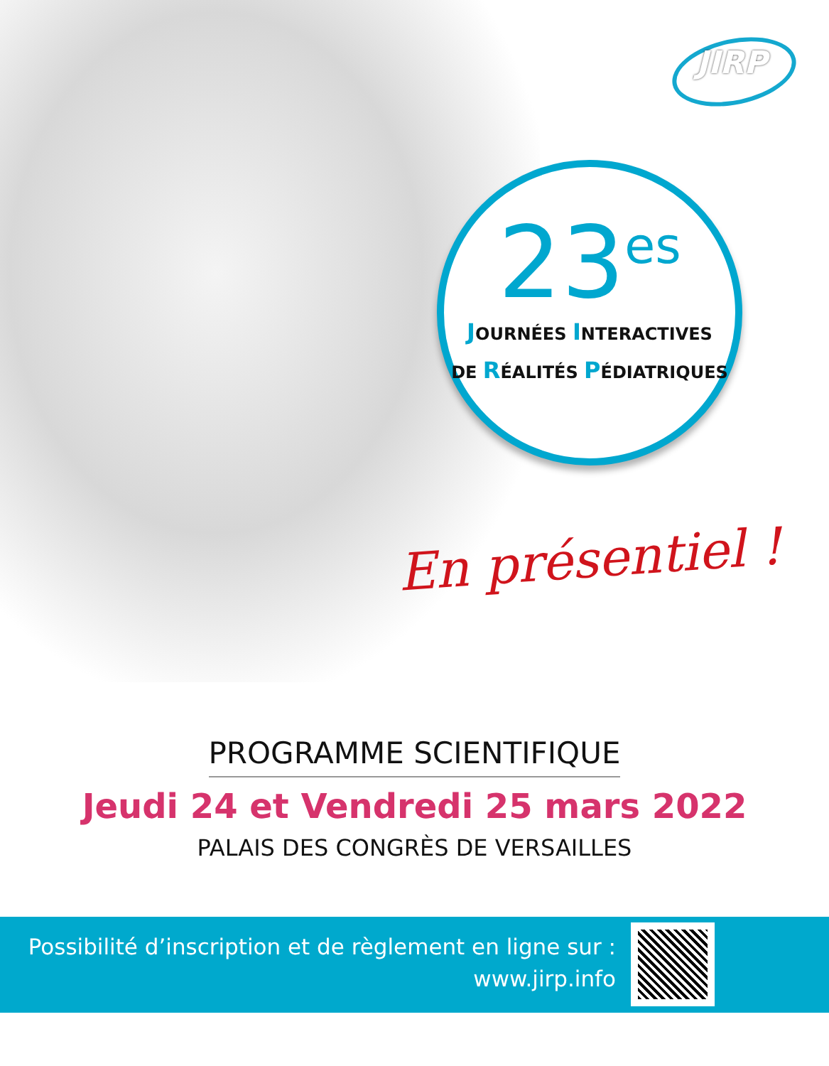JIRP
23<sup>es</sup>
JOURNÉES INTERACTIVES
DE RÉALITÉS PÉDIATRIQUES
En présentiel !
PROGRAMME SCIENTIFIQUE
Jeudi 24 et Vendredi 25 mars 2022
PALAIS DES CONGRÈS DE VERSAILLES
Possibilité d’inscription et de règlement en ligne sur :
www.jirp.info